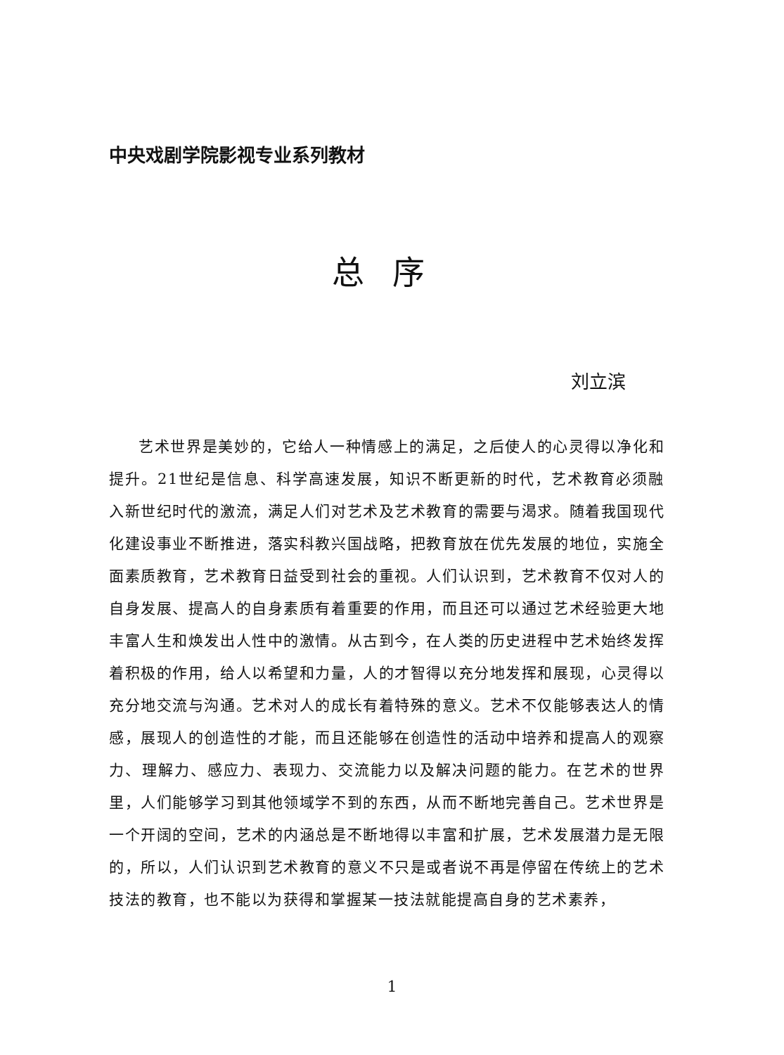中央戏剧学院影视专业系列教材
总序
刘立滨
艺术世界是美妙的，它给人一种情感上的满足，之后使人的心灵得以净化和提升。21世纪是信息、科学高速发展，知识不断更新的时代，艺术教育必须融入新世纪时代的激流，满足人们对艺术及艺术教育的需要与渴求。随着我国现代化建设事业不断推进，落实科教兴国战略，把教育放在优先发展的地位，实施全面素质教育，艺术教育日益受到社会的重视。人们认识到，艺术教育不仅对人的自身发展、提高人的自身素质有着重要的作用，而且还可以通过艺术经验更大地丰富人生和焕发出人性中的激情。从古到今，在人类的历史进程中艺术始终发挥着积极的作用，给人以希望和力量，人的才智得以充分地发挥和展现，心灵得以充分地交流与沟通。艺术对人的成长有着特殊的意义。艺术不仅能够表达人的情感，展现人的创造性的才能，而且还能够在创造性的活动中培养和提高人的观察力、理解力、感应力、表现力、交流能力以及解决问题的能力。在艺术的世界里，人们能够学习到其他领域学不到的东西，从而不断地完善自己。艺术世界是一个开阔的空间，艺术的内涵总是不断地得以丰富和扩展，艺术发展潜力是无限的，所以，人们认识到艺术教育的意义不只是或者说不再是停留在传统上的艺术技法的教育，也不能以为获得和掌握某一技法就能提高自身的艺术素养，
1